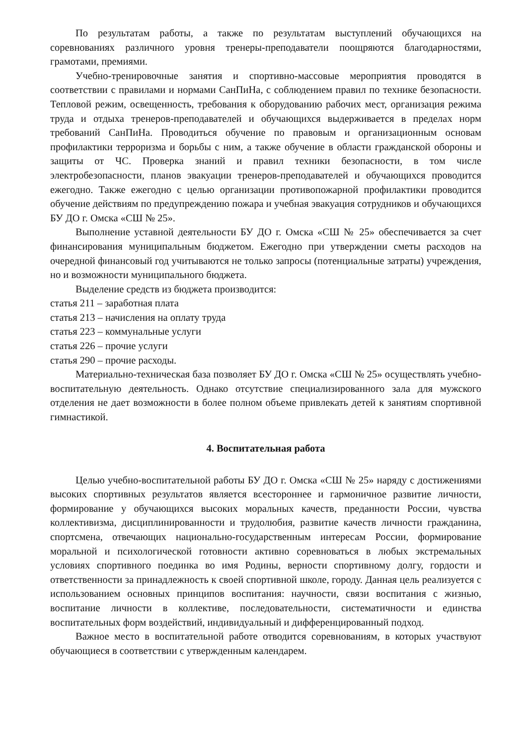По результатам работы, а также по результатам выступлений обучающихся на соревнованиях различного уровня тренеры-преподаватели поощряются благодарностями, грамотами, премиями.
Учебно-тренировочные занятия и спортивно-массовые мероприятия проводятся в соответствии с правилами и нормами СанПиНа, с соблюдением правил по технике безопасности. Тепловой режим, освещенность, требования к оборудованию рабочих мест, организация режима труда и отдыха тренеров-преподавателей и обучающихся выдерживается в пределах норм требований СанПиНа. Проводиться обучение по правовым и организационным основам профилактики терроризма и борьбы с ним, а также обучение в области гражданской обороны и защиты от ЧС. Проверка знаний и правил техники безопасности, в том числе электробезопасности, планов эвакуации тренеров-преподавателей и обучающихся проводится ежегодно. Также ежегодно с целью организации противопожарной профилактики проводится обучение действиям по предупреждению пожара и учебная эвакуация сотрудников и обучающихся БУ ДО г. Омска «СШ № 25».
Выполнение уставной деятельности БУ ДО г. Омска «СШ № 25» обеспечивается за счет финансирования муниципальным бюджетом. Ежегодно при утверждении сметы расходов на очередной финансовый год учитываются не только запросы (потенциальные затраты) учреждения, но и возможности муниципального бюджета.
Выделение средств из бюджета производится:
статья 211 – заработная плата
статья 213 – начисления на оплату труда
статья 223 – коммунальные услуги
статья 226 – прочие услуги
статья 290 – прочие расходы.
Материально-техническая база позволяет БУ ДО г. Омска «СШ № 25» осуществлять учебно-воспитательную деятельность. Однако отсутствие специализированного зала для мужского отделения не дает возможности в более полном объеме привлекать детей к занятиям спортивной гимнастикой.
4. Воспитательная работа
Целью учебно-воспитательной работы БУ ДО г. Омска «СШ № 25» наряду с достижениями высоких спортивных результатов является всестороннее и гармоничное развитие личности, формирование у обучающихся высоких моральных качеств, преданности России, чувства коллективизма, дисциплинированности и трудолюбия, развитие качеств личности гражданина, спортсмена, отвечающих национально-государственным интересам России, формирование моральной и психологической готовности активно соревноваться в любых экстремальных условиях спортивного поединка во имя Родины, верности спортивному долгу, гордости и ответственности за принадлежность к своей спортивной школе, городу. Данная цель реализуется с использованием основных принципов воспитания: научности, связи воспитания с жизнью, воспитание личности в коллективе, последовательности, систематичности и единства воспитательных форм воздействий, индивидуальный и дифференцированный подход.
Важное место в воспитательной работе отводится соревнованиям, в которых участвуют обучающиеся в соответствии с утвержденным календарем.